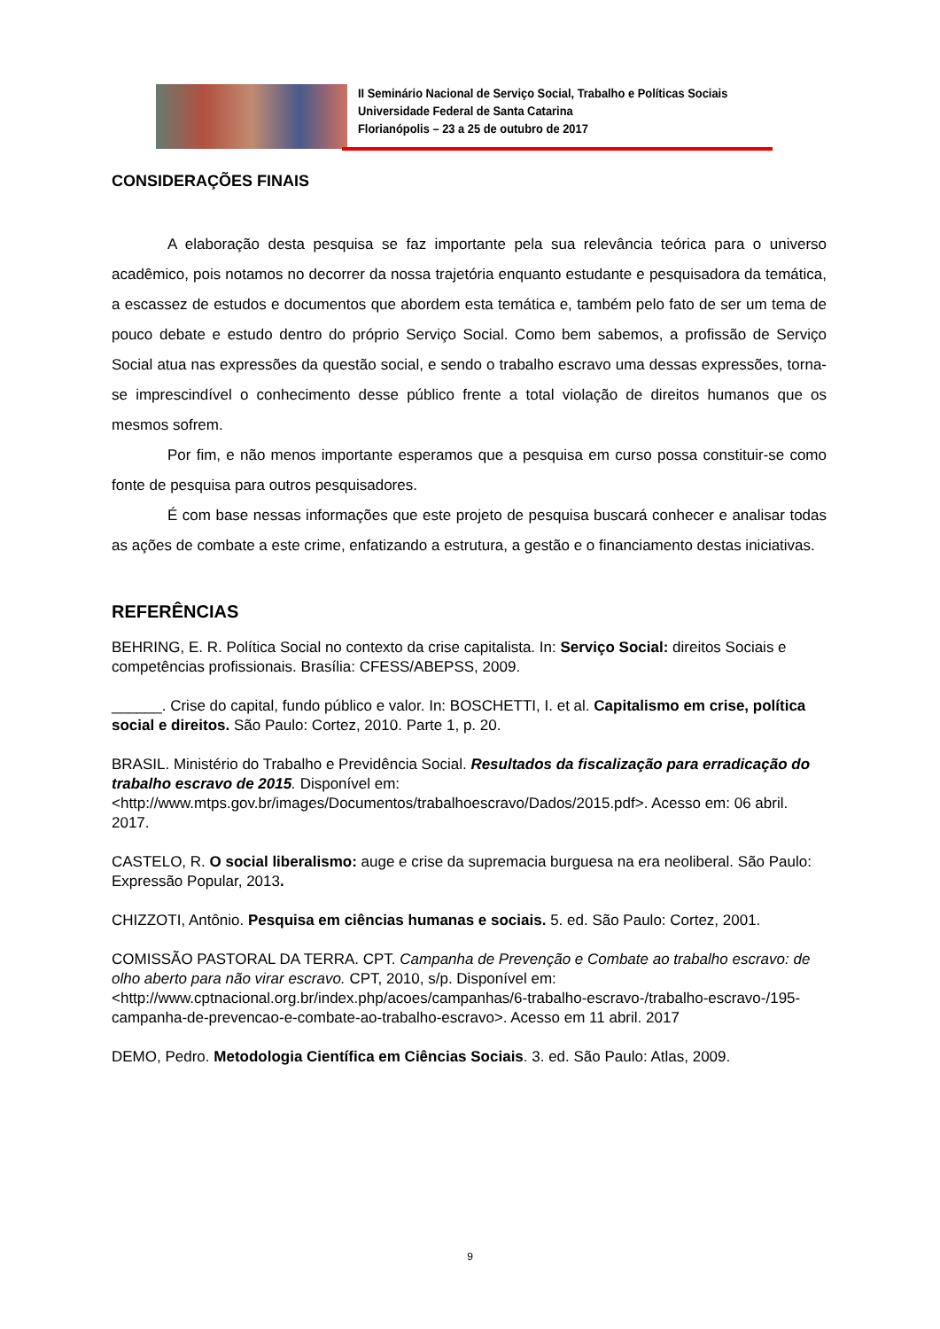II Seminário Nacional de Serviço Social, Trabalho e Políticas Sociais
Universidade Federal de Santa Catarina
Florianópolis – 23 a 25 de outubro de 2017
CONSIDERAÇÕES FINAIS
A elaboração desta pesquisa se faz importante pela sua relevância teórica para o universo acadêmico, pois notamos no decorrer da nossa trajetória enquanto estudante e pesquisadora da temática, a escassez de estudos e documentos que abordem esta temática e, também pelo fato de ser um tema de pouco debate e estudo dentro do próprio Serviço Social. Como bem sabemos, a profissão de Serviço Social atua nas expressões da questão social, e sendo o trabalho escravo uma dessas expressões, torna-se imprescindível o conhecimento desse público frente a total violação de direitos humanos que os mesmos sofrem.
Por fim, e não menos importante esperamos que a pesquisa em curso possa constituir-se como fonte de pesquisa para outros pesquisadores.
É com base nessas informações que este projeto de pesquisa buscará conhecer e analisar todas as ações de combate a este crime, enfatizando a estrutura, a gestão e o financiamento destas iniciativas.
REFERÊNCIAS
BEHRING, E. R. Política Social no contexto da crise capitalista. In: Serviço Social: direitos Sociais e competências profissionais. Brasília: CFESS/ABEPSS, 2009.
______. Crise do capital, fundo público e valor. In: BOSCHETTI, I. et al. Capitalismo em crise, política social e direitos. São Paulo: Cortez, 2010. Parte 1, p. 20.
BRASIL. Ministério do Trabalho e Previdência Social. Resultados da fiscalização para erradicação do trabalho escravo de 2015. Disponível em: <http://www.mtps.gov.br/images/Documentos/trabalhoescravo/Dados/2015.pdf>. Acesso em: 06 abril. 2017.
CASTELO, R. O social liberalismo: auge e crise da supremacia burguesa na era neoliberal. São Paulo: Expressão Popular, 2013.
CHIZZOTI, Antônio. Pesquisa em ciências humanas e sociais. 5. ed. São Paulo: Cortez, 2001.
COMISSÃO PASTORAL DA TERRA. CPT. Campanha de Prevenção e Combate ao trabalho escravo: de olho aberto para não virar escravo. CPT, 2010, s/p. Disponível em: <http://www.cptnacional.org.br/index.php/acoes/campanhas/6-trabalho-escravo-/trabalho-escravo-/195-campanha-de-prevencao-e-combate-ao-trabalho-escravo>. Acesso em 11 abril. 2017
DEMO, Pedro. Metodologia Científica em Ciências Sociais. 3. ed. São Paulo: Atlas, 2009.
9